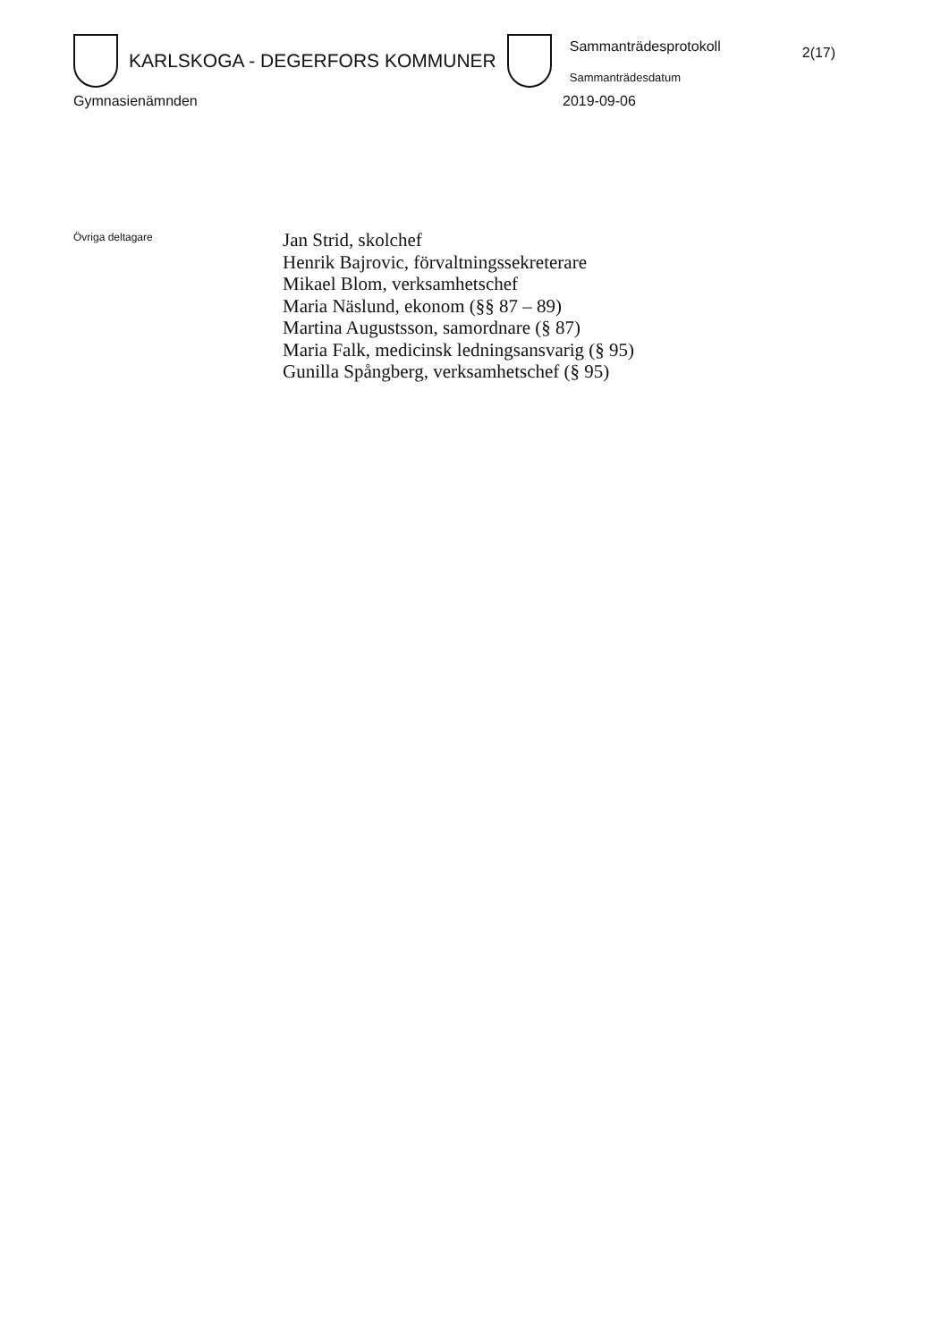KARLSKOGA - DEGERFORS KOMMUNER
Sammanträdesprotokoll
Sammanträdesdatum
2(17)
Gymnasienämnden 2019-09-06
Övriga deltagare
Jan Strid, skolchef
Henrik Bajrovic, förvaltningssekreterare
Mikael Blom, verksamhetschef
Maria Näslund, ekonom (§§ 87 – 89)
Martina Augustsson, samordnare (§ 87)
Maria Falk, medicinsk ledningsansvarig (§ 95)
Gunilla Spångberg, verksamhetschef (§ 95)